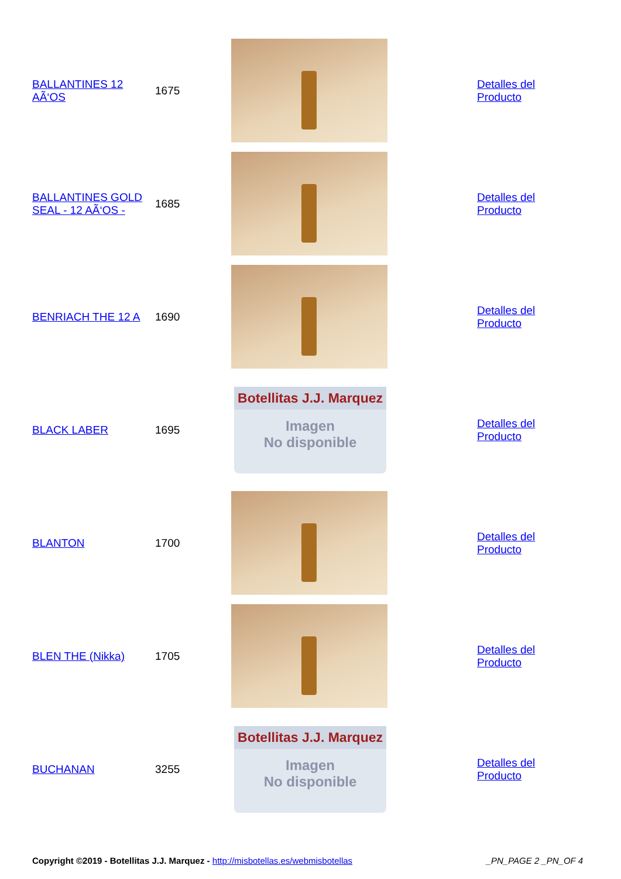| BALLANTINES 12 AÃ‘OS | 1675 | | Detalles del Producto |
| BALLANTINES GOLD SEAL - 12 AÃ‘OS - | 1685 | | Detalles del Producto |
| BENRIACH THE 12 A | 1690 | | Detalles del Producto |
| BLACK LABER | 1695 | Botellitas J.J. Marquez Imagen No disponible | Detalles del Producto |
| BLANTON | 1700 | | Detalles del Producto |
| BLEN THE (Nikka) | 1705 | | Detalles del Producto |
| BUCHANAN | 3255 | Botellitas J.J. Marquez Imagen No disponible | Detalles del Producto |
Copyright ©2019 - Botellitas J.J. Marquez - http://misbotellas.es/webmisbotellas _PN_PAGE 2 _PN_OF 4